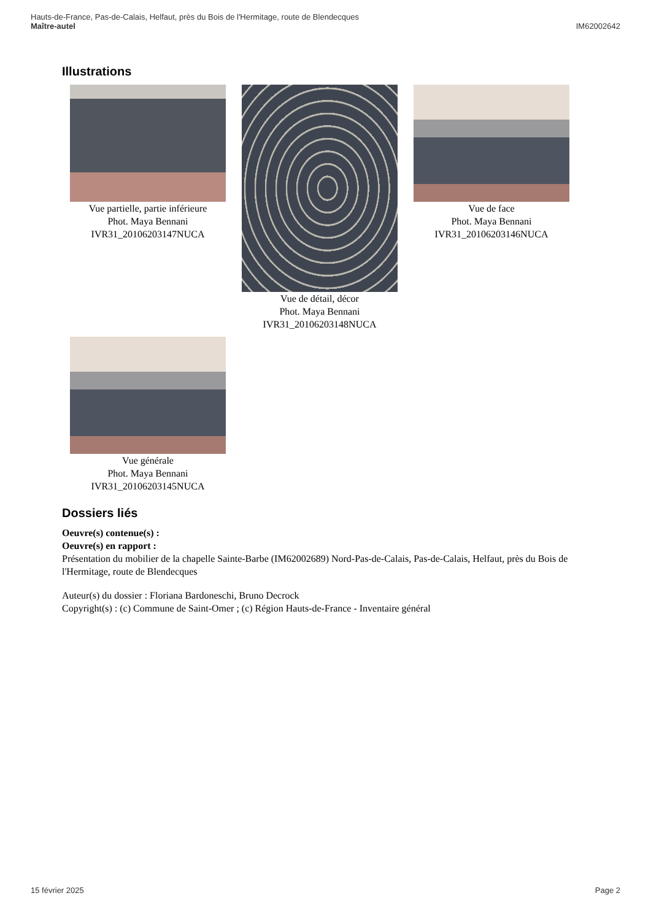Hauts-de-France, Pas-de-Calais, Helfaut, près du Bois de l'Hermitage, route de Blendecques
Maître-autel IM62002642
Illustrations
Vue partielle, partie inférieure
Phot. Maya Bennani
IVR31_20106203147NUCA
Vue de détail, décor
Phot. Maya Bennani
IVR31_20106203148NUCA
Vue de face
Phot. Maya Bennani
IVR31_20106203146NUCA
Vue générale
Phot. Maya Bennani
IVR31_20106203145NUCA
Dossiers liés
Oeuvre(s) contenue(s) :
Oeuvre(s) en rapport :
Présentation du mobilier de la chapelle Sainte-Barbe (IM62002689) Nord-Pas-de-Calais, Pas-de-Calais, Helfaut, près du Bois de l'Hermitage, route de Blendecques
Auteur(s) du dossier : Floriana Bardoneschi, Bruno Decrock
Copyright(s) : (c) Commune de Saint-Omer ; (c) Région Hauts-de-France - Inventaire général
15 février 2025 Page 2